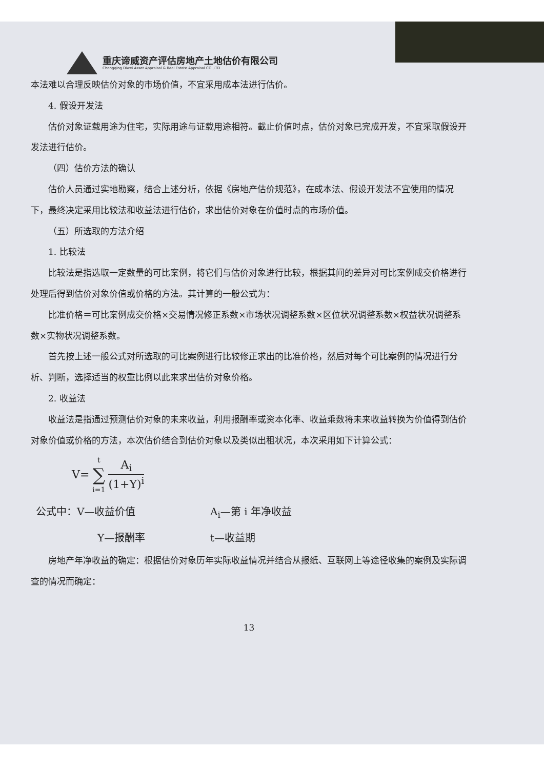重庆谛威资产评估房地产土地估价有限公司
Chongqing Diwei Asset Appraisal & Real Estate Appraisal CO.,LTD
本法难以合理反映估价对象的市场价值，不宜采用成本法进行估价。
4. 假设开发法
估价对象证载用途为住宅，实际用途与证载用途相符。截止价值时点，估价对象已完成开发，不宜采取假设开发法进行估价。
（四）估价方法的确认
估价人员通过实地勘察，结合上述分析，依据《房地产估价规范》，在成本法、假设开发法不宜使用的情况下，最终决定采用比较法和收益法进行估价，求出估价对象在价值时点的市场价值。
（五）所选取的方法介绍
1. 比较法
比较法是指选取一定数量的可比案例，将它们与估价对象进行比较，根据其间的差异对可比案例成交价格进行处理后得到估价对象价值或价格的方法。其计算的一般公式为：
比准价格＝可比案例成交价格×交易情况修正系数×市场状况调整系数×区位状况调整系数×权益状况调整系数×实物状况调整系数。
首先按上述一般公式对所选取的可比案例进行比较修正求出的比准价格，然后对每个可比案例的情况进行分析、判断，选择适当的权重比例以此来求出估价对象价格。
2. 收益法
收益法是指通过预测估价对象的未来收益，利用报酬率或资本化率、收益乘数将未来收益转换为价值得到估价对象价值或价格的方法，本次估价结合到估价对象以及类似出租状况，本次采用如下计算公式：
V= t ∑ i=1 A<sub>i</sub> (1+Y)<sup>i</sup>
公式中：V—收益价值 A<sub>i</sub>—第 i 年净收益 Y—报酬率 t—收益期
房地产年净收益的确定：根据估价对象历年实际收益情况并结合从报纸、互联网上等途径收集的案例及实际调查的情况而确定：
13